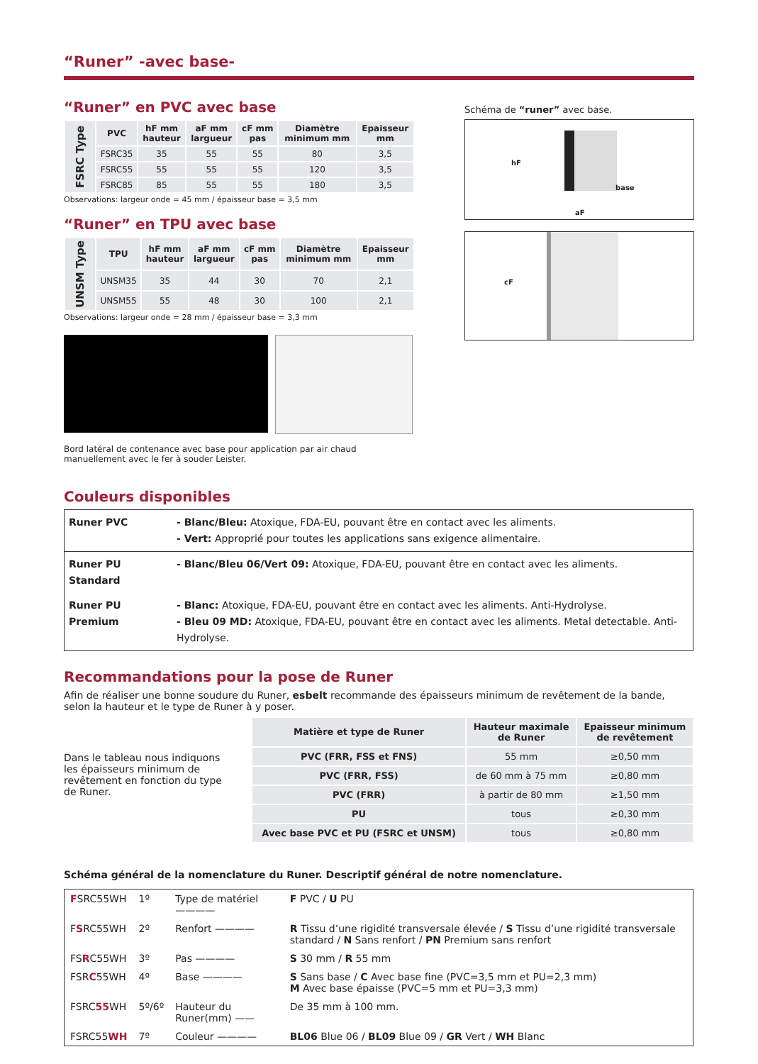“Runer” -avec base-
“Runer” en PVC avec base
| FSRC Type | PVC | hF mm hauteur | aF mm largueur | cF mm pas | Diamètre minimum mm | Epaisseur mm |
| --- | --- | --- | --- | --- | --- | --- |
| | FSRC35 | 35 | 55 | 55 | 80 | 3,5 |
| | FSRC55 | 55 | 55 | 55 | 120 | 3,5 |
| | FSRC85 | 85 | 55 | 55 | 180 | 3,5 |
Observations: largeur onde = 45 mm / épaisseur base = 3,5 mm
“Runer” en TPU avec base
| UNSM Type | TPU | hF mm hauteur | aF mm largueur | cF mm pas | Diamètre minimum mm | Epaisseur mm |
| --- | --- | --- | --- | --- | --- | --- |
| | UNSM35 | 35 | 44 | 30 | 70 | 2,1 |
| | UNSM55 | 55 | 48 | 30 | 100 | 2,1 |
Observations: largeur onde = 28 mm / épaisseur base = 3,3 mm
Bord latéral de contenance avec base pour application par air chaud manuellement avec le fer à souder Leister.
Schéma de “runer” avec base.
hF
base
aF
cF
Couleurs disponibles
| Runer PVC | - Blanc/Bleu: Atoxique, FDA-EU, pouvant être en contact avec les aliments. - Vert: Approprié pour toutes les applications sans exigence alimentaire. |
| Runer PU Standard | - Blanc/Bleu 06/Vert 09: Atoxique, FDA-EU, pouvant être en contact avec les aliments. |
| Runer PU Premium | - Blanc: Atoxique, FDA-EU, pouvant être en contact avec les aliments. Anti-Hydrolyse. - Bleu 09 MD: Atoxique, FDA-EU, pouvant être en contact avec les aliments. Metal detectable. Anti-Hydrolyse. |
Recommandations pour la pose de Runer
Afin de réaliser une bonne soudure du Runer, esbelt recommande des épaisseurs minimum de revêtement de la bande, selon la hauteur et le type de Runer à y poser.
Dans le tableau nous indiquons les épaisseurs minimum de revêtement en fonction du type de Runer.
| Matière et type de Runer | Hauteur maximale de Runer | Epaisseur minimum de revêtement |
| --- | --- | --- |
| PVC (FRR, FSS et FNS) | 55 mm | ≥0,50 mm |
| PVC (FRR, FSS) | de 60 mm à 75 mm | ≥0,80 mm |
| PVC (FRR) | à partir de 80 mm | ≥1,50 mm |
| PU | tous | ≥0,30 mm |
| Avec base PVC et PU (FSRC et UNSM) | tous | ≥0,80 mm |
Schéma général de la nomenclature du Runer. Descriptif général de notre nomenclature.
| F SRC55WH | 1º | Type de matériel ———— | F PVC / U PU |
| F S RC55WH | 2º | Renfort ———— | R Tissu d’une rigidité transversale élevée / S Tissu d’une rigidité transversale standard / N Sans renfort / PN Premium sans renfort |
| FS R C55WH | 3º | Pas ———— | S 30 mm / R 55 mm |
| FSR C 55WH | 4º | Base ———— | S Sans base / C Avec base fine (PVC=3,5 mm et PU=2,3 mm) M Avec base épaisse (PVC=5 mm et PU=3,3 mm) |
| FSRC 55 WH | 5º/6º | Hauteur du Runer(mm) —— | De 35 mm à 100 mm. |
| FSRC55 WH | 7º | Couleur ———— | BL06 Blue 06 / BL09 Blue 09 / GR Vert / WH Blanc |